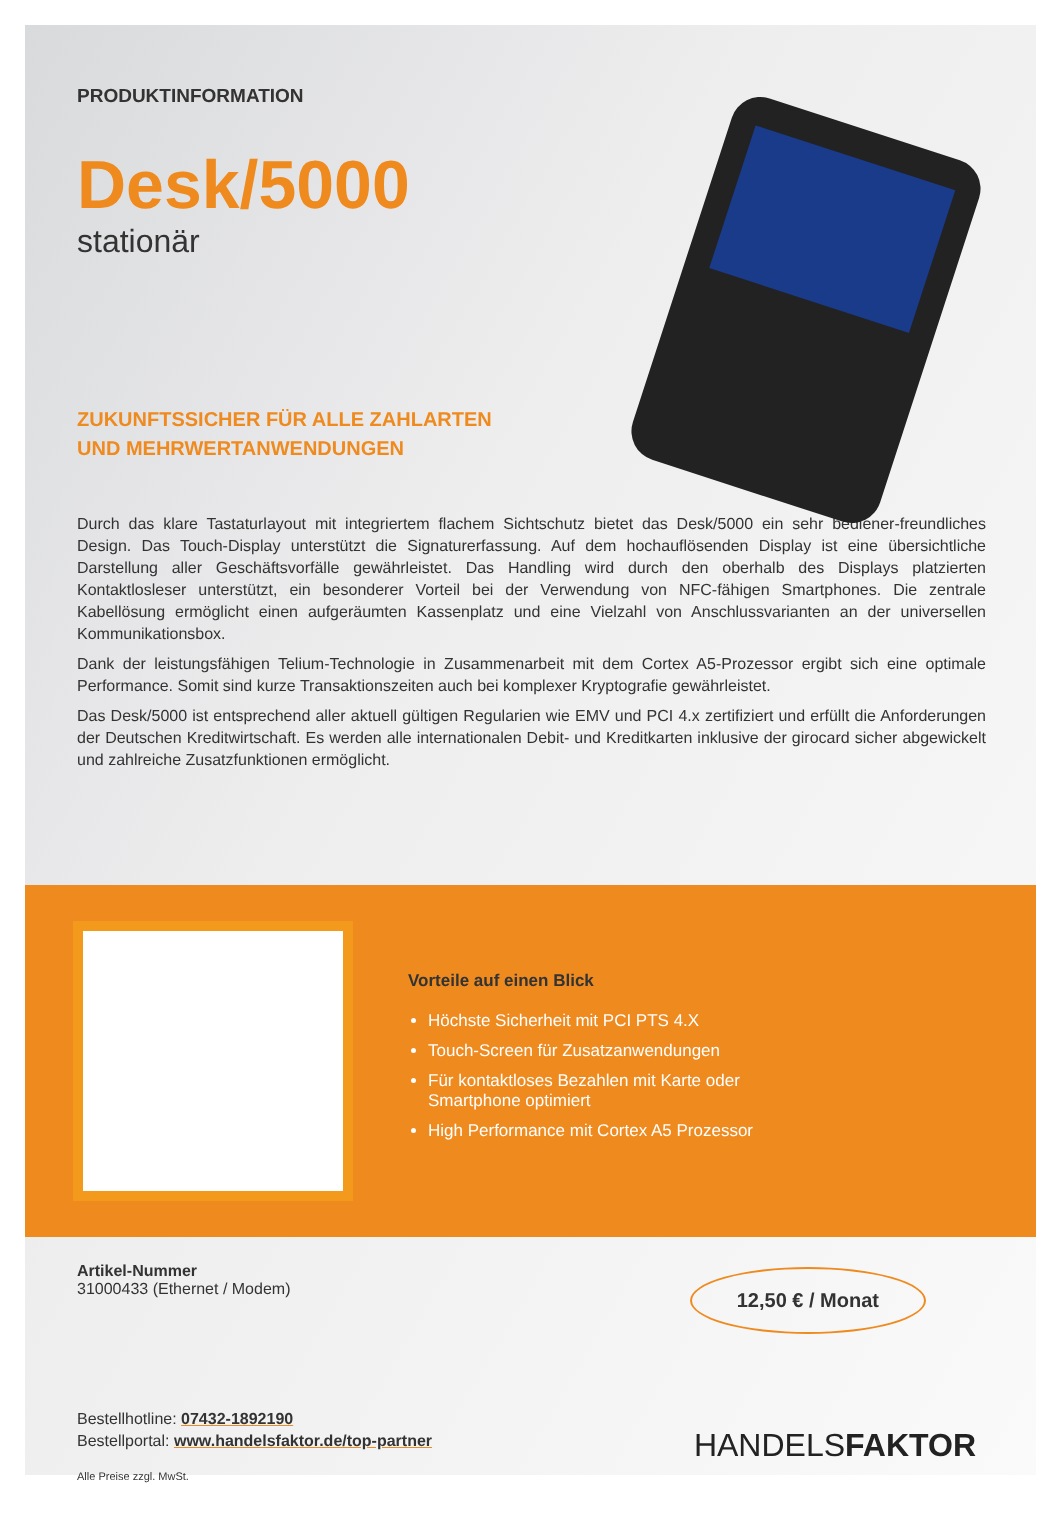PRODUKTINFORMATION
Desk/5000
stationär
ZUKUNFTSSICHER FÜR ALLE ZAHLARTEN
UND MEHRWERTANWENDUNGEN
Durch das klare Tastaturlayout mit integriertem flachem Sichtschutz bietet das Desk/5000 ein sehr bediener-freundliches Design. Das Touch-Display unterstützt die Signaturerfassung. Auf dem hochauflösenden Display ist eine übersichtliche Darstellung aller Geschäftsvorfälle gewährleistet. Das Handling wird durch den oberhalb des Displays platzierten Kontaktlosleser unterstützt, ein besonderer Vorteil bei der Verwendung von NFC-fähigen Smartphones. Die zentrale Kabellösung ermöglicht einen aufgeräumten Kassenplatz und eine Vielzahl von Anschlussvarianten an der universellen Kommunikationsbox.
Dank der leistungsfähigen Telium-Technologie in Zusammenarbeit mit dem Cortex A5-Prozessor ergibt sich eine optimale Performance. Somit sind kurze Transaktionszeiten auch bei komplexer Kryptografie gewährleistet.
Das Desk/5000 ist entsprechend aller aktuell gültigen Regularien wie EMV und PCI 4.x zertifiziert und erfüllt die Anforderungen der Deutschen Kreditwirtschaft. Es werden alle internationalen Debit- und Kreditkarten inklusive der girocard sicher abgewickelt und zahlreiche Zusatzfunktionen ermöglicht.
Vorteile auf einen Blick
Höchste Sicherheit mit PCI PTS 4.X
Touch-Screen für Zusatzanwendungen
Für kontaktloses Bezahlen mit Karte oder
Smartphone optimiert
High Performance mit Cortex A5 Prozessor
Artikel-Nummer
31000433 (Ethernet / Modem)
12,50 € / Monat
Bestellhotline: 07432-1892190
Bestellportal: www.handelsfaktor.de/top-partner
Alle Preise zzgl. MwSt.
HANDELSFAKTOR